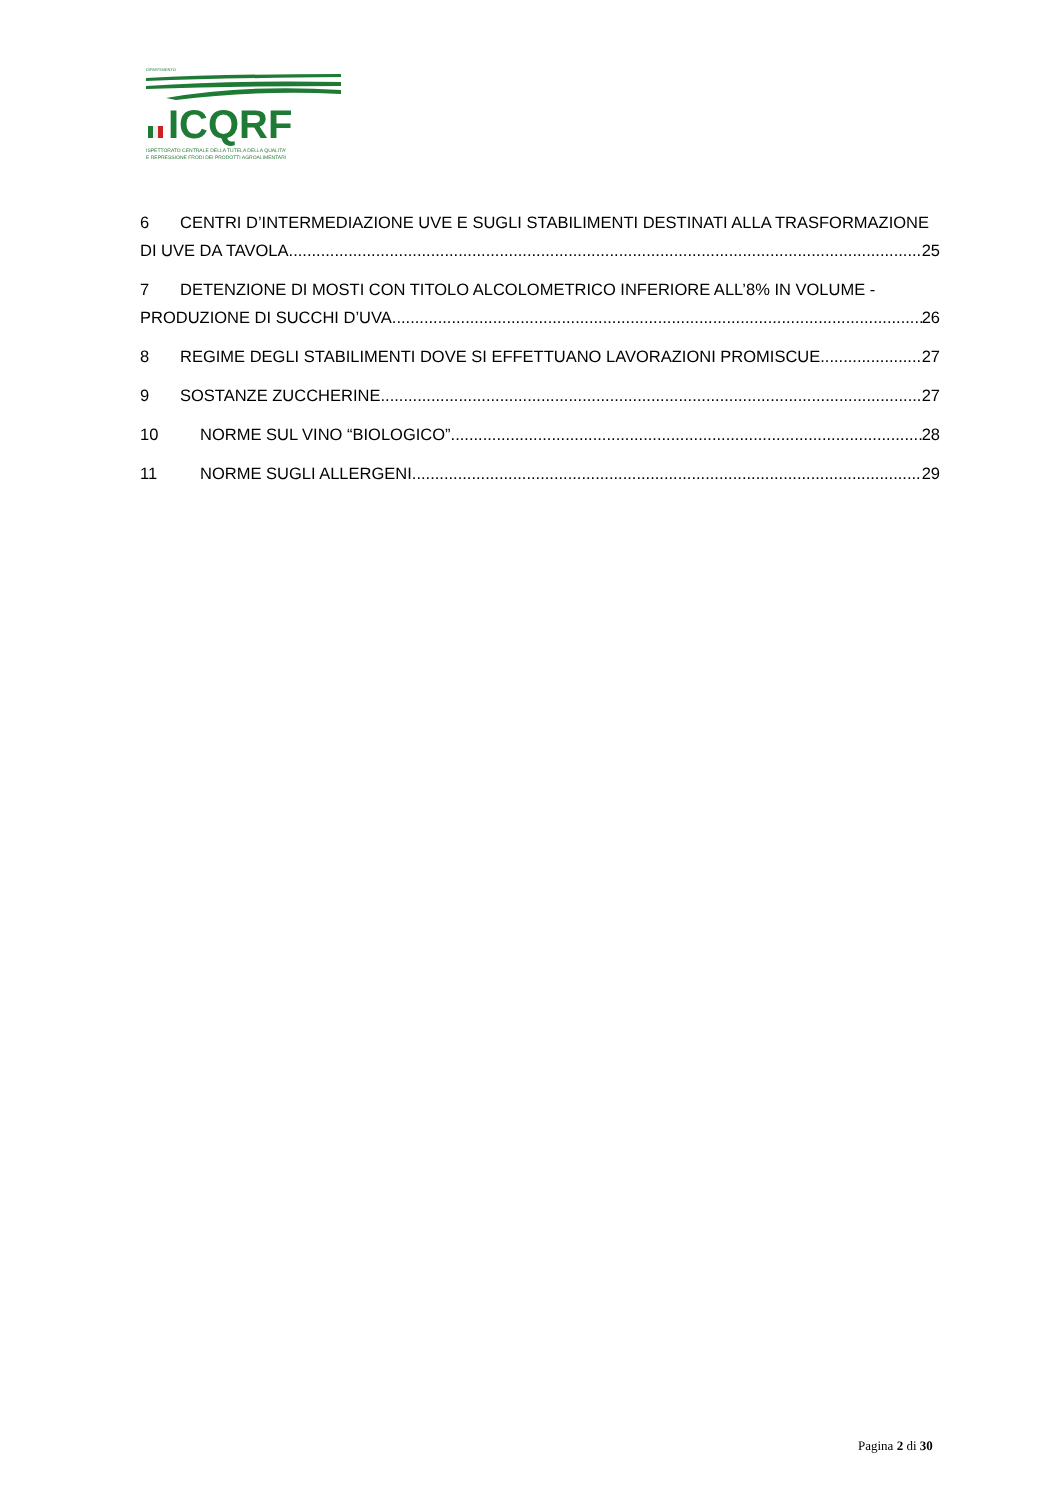DIPARTIMENTO
ICQRF
ISPETTORATO CENTRALE DELLA TUTELA DELLA QUALITA'
E REPRESSIONE FRODI DEI PRODOTTI AGROALIMENTARI
6 CENTRI D’INTERMEDIAZIONE UVE E SUGLI STABILIMENTI DESTINATI ALLA TRASFORMAZIONE
DI UVE DA TAVOLA 25
7 DETENZIONE DI MOSTI CON TITOLO ALCOLOMETRICO INFERIORE ALL’8% IN VOLUME -
PRODUZIONE DI SUCCHI D’UVA 26
8 REGIME DEGLI STABILIMENTI DOVE SI EFFETTUANO LAVORAZIONI PROMISCUE 27
9 SOSTANZE ZUCCHERINE 27
10 NORME SUL VINO “BIOLOGICO” 28
11 NORME SUGLI ALLERGENI 29
Pagina 2 di 30